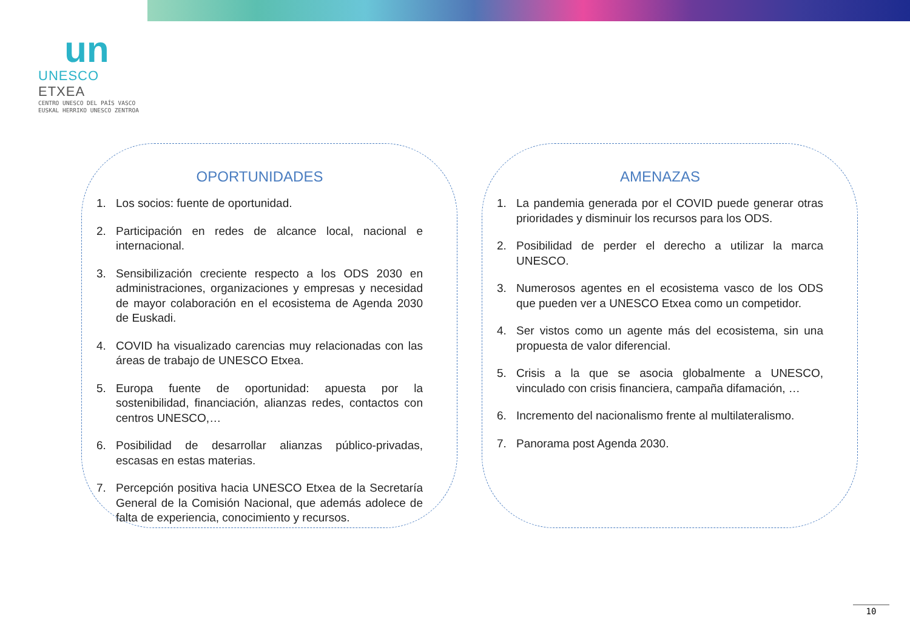un
UNESCO ETXEA
CENTRO UNESCO DEL PAÍS VASCO
EUSKAL HERRIKO UNESCO ZENTROA
OPORTUNIDADES
1. Los socios: fuente de oportunidad.
2. Participación en redes de alcance local, nacional e internacional.
3. Sensibilización creciente respecto a los ODS 2030 en administraciones, organizaciones y empresas y necesidad de mayor colaboración en el ecosistema de Agenda 2030 de Euskadi.
4. COVID ha visualizado carencias muy relacionadas con las áreas de trabajo de UNESCO Etxea.
5. Europa fuente de oportunidad: apuesta por la sostenibilidad, financiación, alianzas redes, contactos con centros UNESCO,…
6. Posibilidad de desarrollar alianzas público-privadas, escasas en estas materias.
7. Percepción positiva hacia UNESCO Etxea de la Secretaría General de la Comisión Nacional, que además adolece de falta de experiencia, conocimiento y recursos.
AMENAZAS
1. La pandemia generada por el COVID puede generar otras prioridades y disminuir los recursos para los ODS.
2. Posibilidad de perder el derecho a utilizar la marca UNESCO.
3. Numerosos agentes en el ecosistema vasco de los ODS que pueden ver a UNESCO Etxea como un competidor.
4. Ser vistos como un agente más del ecosistema, sin una propuesta de valor diferencial.
5. Crisis a la que se asocia globalmente a UNESCO, vinculado con crisis financiera, campaña difamación, …
6. Incremento del nacionalismo frente al multilateralismo.
7. Panorama post Agenda 2030.
10